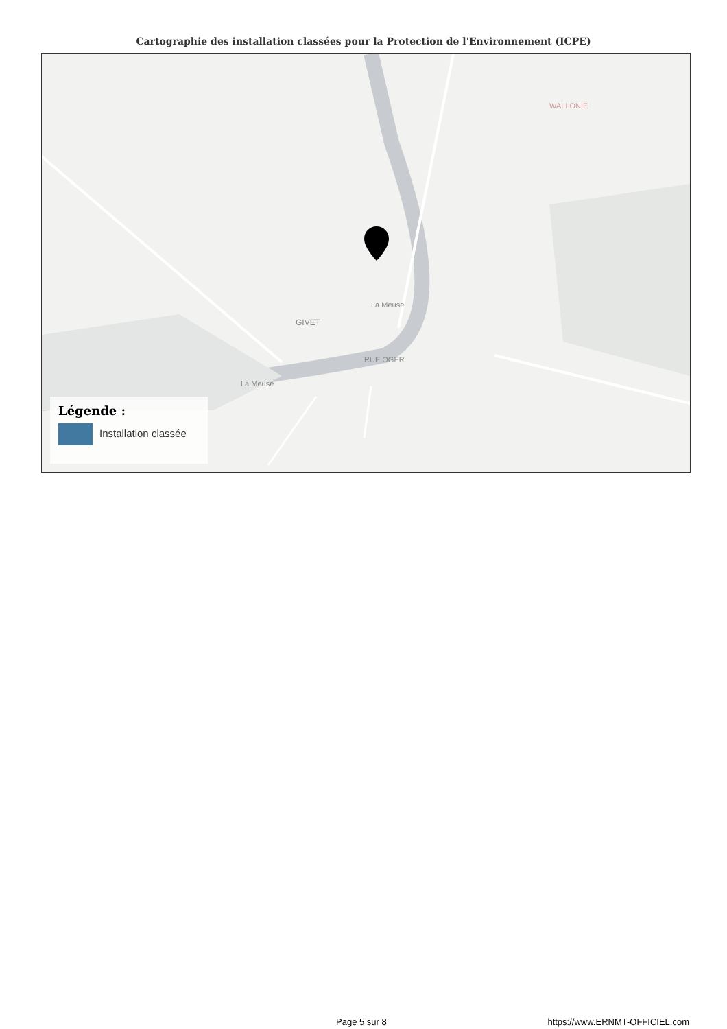Cartographie des installation classées pour la Protection de l'Environnement (ICPE)
GIVET
La Meuse
La Meuse
RUE OGER
WALLONIE
Légende :
Installation classée
Page 5 sur 8 https://www.ERNMT-OFFICIEL.com